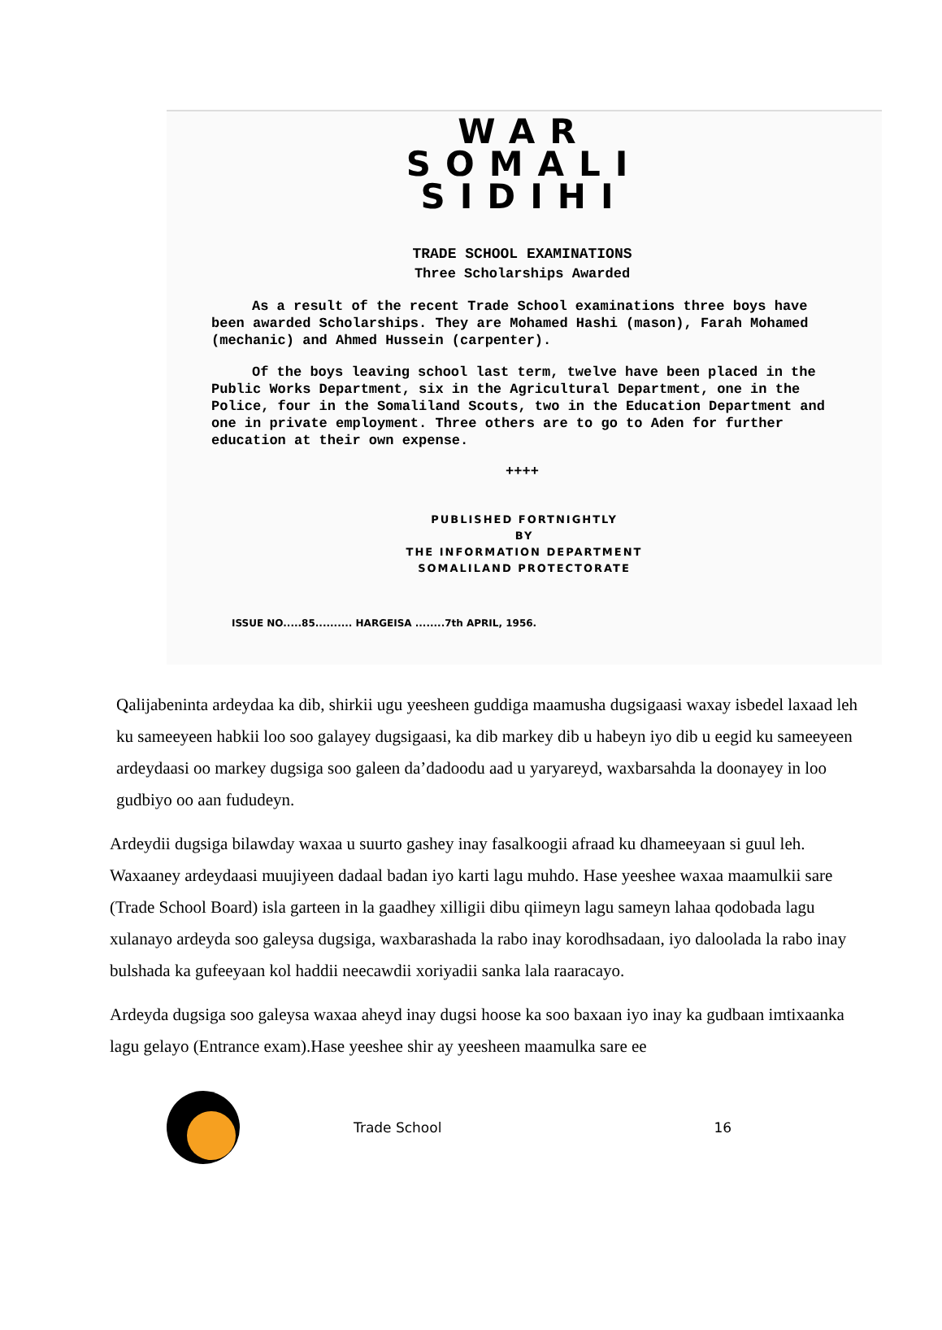WAR
SOMALI
SIDIHI
TRADE SCHOOL EXAMINATIONS
Three Scholarships Awarded
As a result of the recent Trade School examinations three boys have been awarded Scholarships. They are Mohamed Hashi (mason), Farah Mohamed (mechanic) and Ahmed Hussein (carpenter).
Of the boys leaving school last term, twelve have been placed in the Public Works Department, six in the Agricultural Department, one in the Police, four in the Somaliland Scouts, two in the Education Department and one in private employment. Three others are to go to Aden for further education at their own expense.
++++
PUBLISHED FORTNIGHTLY
BY
THE INFORMATION DEPARTMENT
SOMALILAND PROTECTORATE
ISSUE NO.....85.......... HARGEISA ........7th APRIL, 1956.
Qalijabeninta ardeydaa ka dib, shirkii ugu yeesheen guddiga maamusha dugsigaasi waxay isbedel laxaad leh ku sameeyeen habkii loo soo galayey dugsigaasi, ka dib markey dib u habeyn iyo dib u eegid ku sameeyeen ardeydaasi oo markey dugsiga soo galeen da’dadoodu aad u yaryareyd, waxbarsahda la doonayey in loo gudbiyo oo aan fududeyn.
Ardeydii dugsiga bilawday waxaa u suurto gashey inay fasalkoogii afraad ku dhameeyaan si guul leh. Waxaaney ardeydaasi muujiyeen dadaal badan iyo karti lagu muhdo. Hase yeeshee waxaa maamulkii sare (Trade School Board) isla garteen in la gaadhey xilligii dibu qiimeyn lagu sameyn lahaa qodobada lagu xulanayo ardeyda soo galeysa dugsiga, waxbarashada la rabo inay korodhsadaan, iyo daloolada la rabo inay bulshada ka gufeeyaan kol haddii neecawdii xoriyadii sanka lala raaracayo.
Ardeyda dugsiga soo galeysa waxaa aheyd inay dugsi hoose ka soo baxaan iyo inay ka gudbaan imtixaanka lagu gelayo (Entrance exam).Hase yeeshee shir ay yeesheen maamulka sare ee
Trade School 16